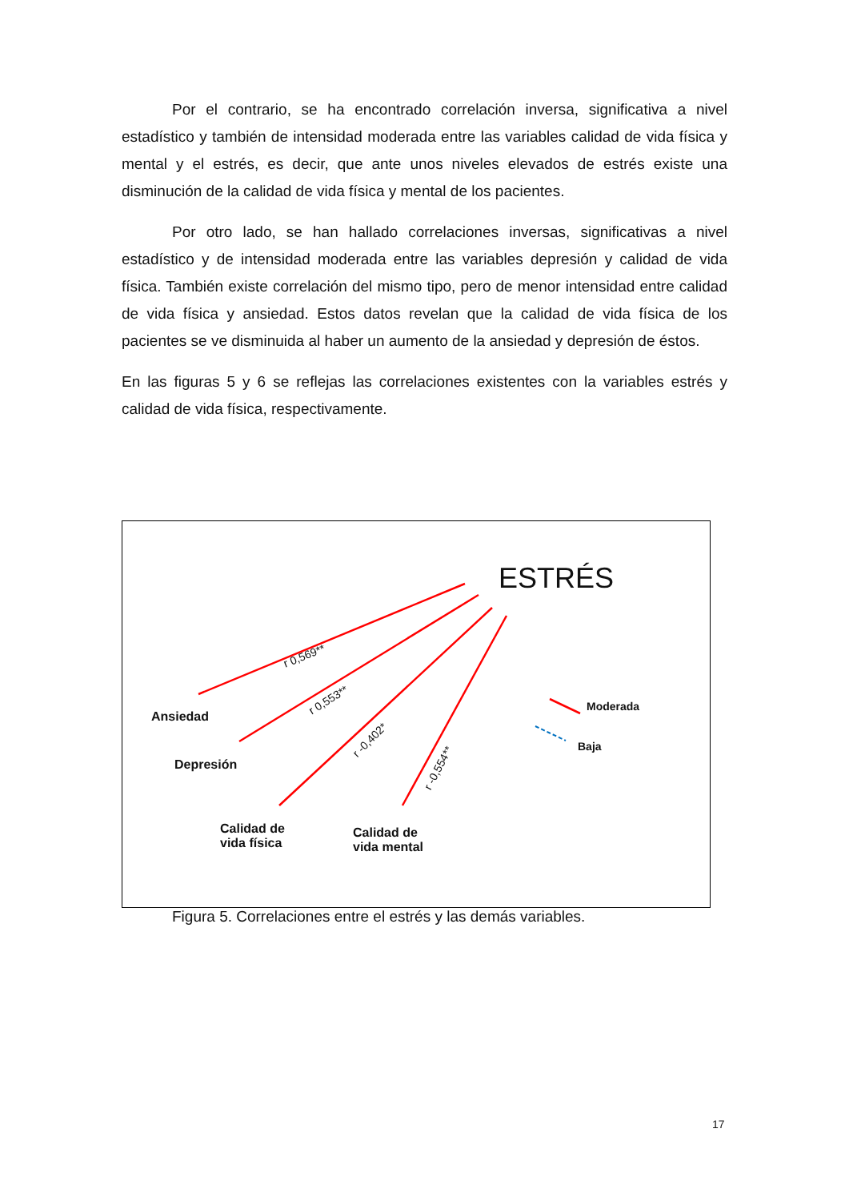Por el contrario, se ha encontrado correlación inversa, significativa a nivel estadístico y también de intensidad moderada entre las variables calidad de vida física y mental y el estrés, es decir, que ante unos niveles elevados de estrés existe una disminución de la calidad de vida física y mental de los pacientes.
Por otro lado, se han hallado correlaciones inversas, significativas a nivel estadístico y de intensidad moderada entre las variables depresión y calidad de vida física. También existe correlación del mismo tipo, pero de menor intensidad entre calidad de vida física y ansiedad. Estos datos revelan que la calidad de vida física de los pacientes se ve disminuida al haber un aumento de la ansiedad y depresión de éstos.
En las figuras 5 y 6 se reflejas las correlaciones existentes con la variables estrés y calidad de vida física, respectivamente.
ESTRÉS
Ansiedad
Depresión
Calidad de
vida física
Calidad de
vida mental
Moderada
Baja
r 0,569**
r 0,553**
r -0,402*
r -0,554**
Figura 5. Correlaciones entre el estrés y las demás variables.
17